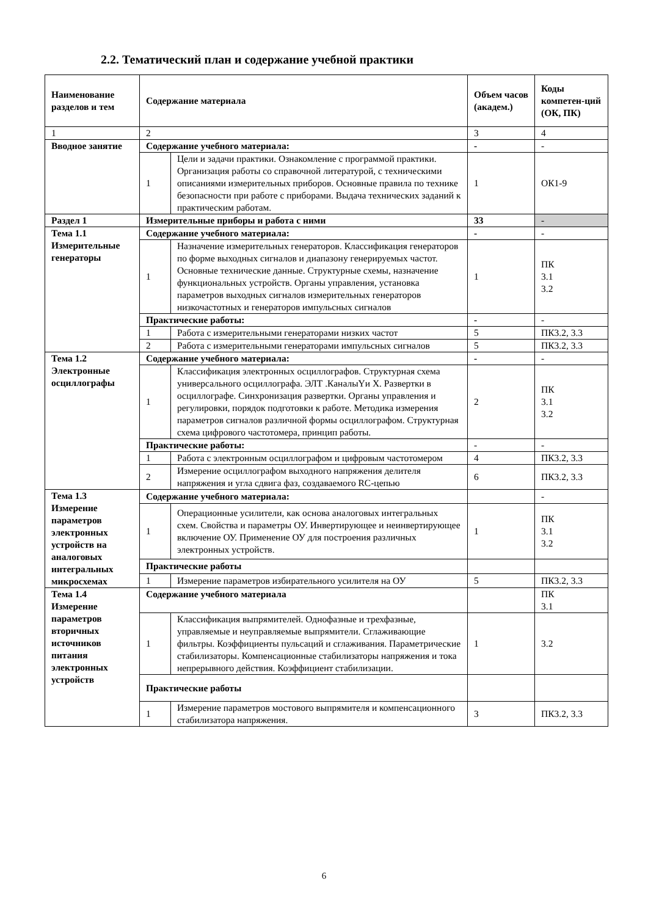2.2. Тематический план и содержание учебной практики
| Наименование разделов и тем | Содержание материала | | Объем часов (академ.) | Коды компетен-ций (ОК, ПК) |
| --- | --- | --- | --- | --- |
| 1 | 2 | | 3 | 4 |
| Вводное занятие | Содержание учебного материала: | | - | - |
| | 1 | Цели и задачи практики. Ознакомление с программой практики. Организация работы со справочной литературой, с техническими описаниями измерительных приборов. Основные правила по технике безопасности при работе с приборами. Выдача технических заданий к практическим работам. | 1 | ОК1-9 |
| Раздел 1 | Измерительные приборы и работа с ними | | 33 | - |
| Тема 1.1 Измерительные генераторы | Содержание учебного материала: | | - | - |
| | 1 | Назначение измерительных генераторов. Классификация генераторов по форме выходных сигналов и диапазону генерируемых частот. Основные технические данные. Структурные схемы, назначение функциональных устройств. Органы управления, установка параметров выходных сигналов измерительных генераторов низкочастотных и генераторов импульсных сигналов | 1 | ПК 3.1 3.2 |
| | Практические работы: | | - | - |
| | 1 | Работа с измерительными генераторами низких частот | 5 | ПК3.2, 3.3 |
| | 2 | Работа с измерительными генераторами импульсных сигналов | 5 | ПК3.2, 3.3 |
| Тема 1.2 Электронные осциллографы | Содержание учебного материала: | | - | - |
| | 1 | Классификация электронных осциллографов. Структурная схема универсального осциллографа. ЭЛТ .КаналыYи X. Развертки в осциллографе. Синхронизация развертки. Органы управления и регулировки, порядок подготовки к работе. Методика измерения параметров сигналов различной формы осциллографом. Структурная схема цифрового частотомера, принцип работы. | 2 | ПК 3.1 3.2 |
| | Практические работы: | | - | - |
| | 1 | Работа с электронным осциллографом и цифровым частотомером | 4 | ПК3.2, 3.3 |
| | 2 | Измерение осциллографом выходного напряжения делителя напряжения и угла сдвига фаз, создаваемого RC-цепью | 6 | ПК3.2, 3.3 |
| Тема 1.3 Измерение параметров электронных устройств на аналоговых интегральных микросхемах | Содержание учебного материала: | | | - |
| | 1 | Операционные усилители, как основа аналоговых интегральных схем. Свойства и параметры ОУ. Инвертирующее и неинвертирующее включение ОУ. Применение ОУ для построения различных электронных устройств. | 1 | ПК 3.1 3.2 |
| | Практические работы | | | |
| | 1 | Измерение параметров избирательного усилителя на ОУ | 5 | ПК3.2, 3.3 |
| Тема 1.4 Измерение параметров вторичных источников питания электронных устройств | Содержание учебного материала | | | ПК 3.1 |
| | 1 | Классификация выпрямителей. Однофазные и трехфазные, управляемые и неуправляемые выпрямители. Сглаживающие фильтры. Коэффициенты пульсаций и сглаживания. Параметрические стабилизаторы. Компенсационные стабилизаторы напряжения и тока непрерывного действия. Коэффициент стабилизации. | 1 | 3.2 |
| | Практические работы | | | |
| | 1 | Измерение параметров мостового выпрямителя и компенсационного стабилизатора напряжения. | 3 | ПК3.2, 3.3 |
6